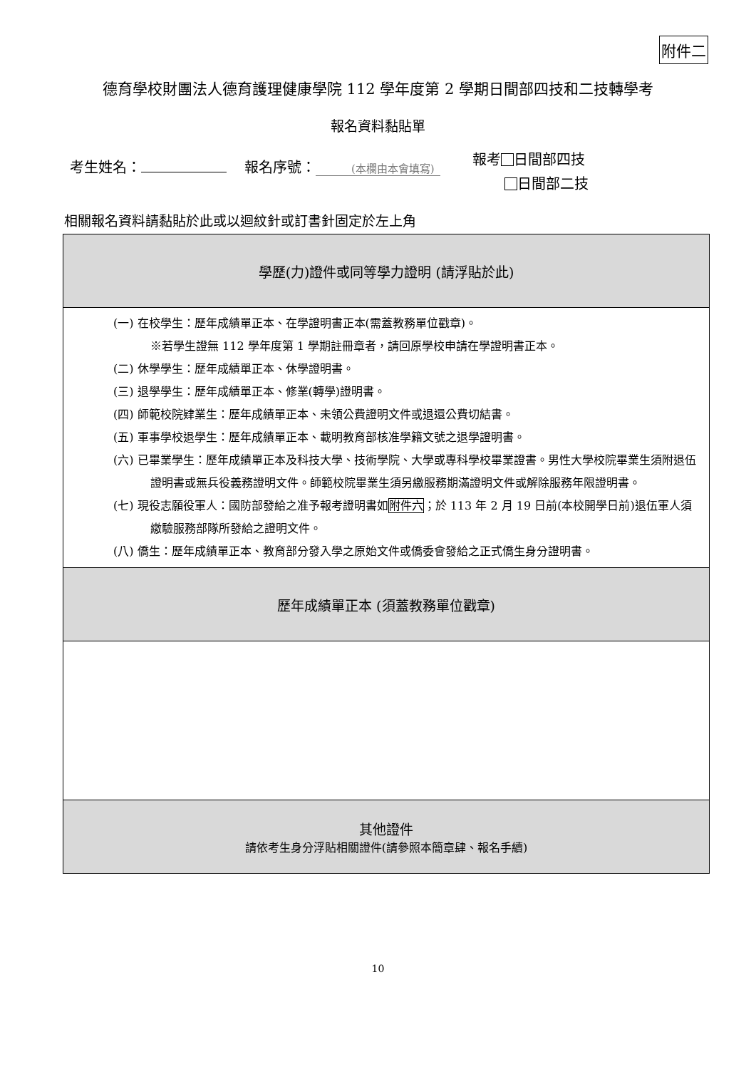附件二
德育學校財團法人德育護理健康學院 112 學年度第 2 學期日間部四技和二技轉學考
報名資料黏貼單
考生姓名： 報名序號： (本欄由本會填寫) 報考 日間部四技
日間部二技
相關報名資料請黏貼於此或以迴紋針或訂書針固定於左上角
| 學歷(力)證件或同等學力證明 (請浮貼於此) |
| (一) 在校學生：歷年成績單正本、在學證明書正本(需蓋教務單位戳章)。 ※若學生證無 112 學年度第 1 學期註冊章者，請回原學校申請在學證明書正本。 (二) 休學學生：歷年成績單正本、休學證明書。 (三) 退學學生：歷年成績單正本、修業(轉學)證明書。 (四) 師範校院肄業生：歷年成績單正本、未領公費證明文件或退還公費切結書。 (五) 軍事學校退學生：歷年成績單正本、載明教育部核准學籍文號之退學證明書。 (六) 已畢業學生：歷年成績單正本及科技大學、技術學院、大學或專科學校畢業證書。男性大學校院畢業生須附退伍證明書或無兵役義務證明文件。師範校院畢業生須另繳服務期滿證明文件或解除服務年限證明書。 (七) 現役志願役軍人：國防部發給之准予報考證明書如 附件六 ；於 113 年 2 月 19 日前(本校開學日前)退伍軍人須繳驗服務部隊所發給之證明文件。 (八) 僑生：歷年成績單正本、教育部分發入學之原始文件或僑委會發給之正式僑生身分證明書。 |
| 歷年成績單正本 (須蓋教務單位戳章) |
| 其他證件 請依考生身分浮貼相關證件(請參照本簡章肆、報名手續) |
10